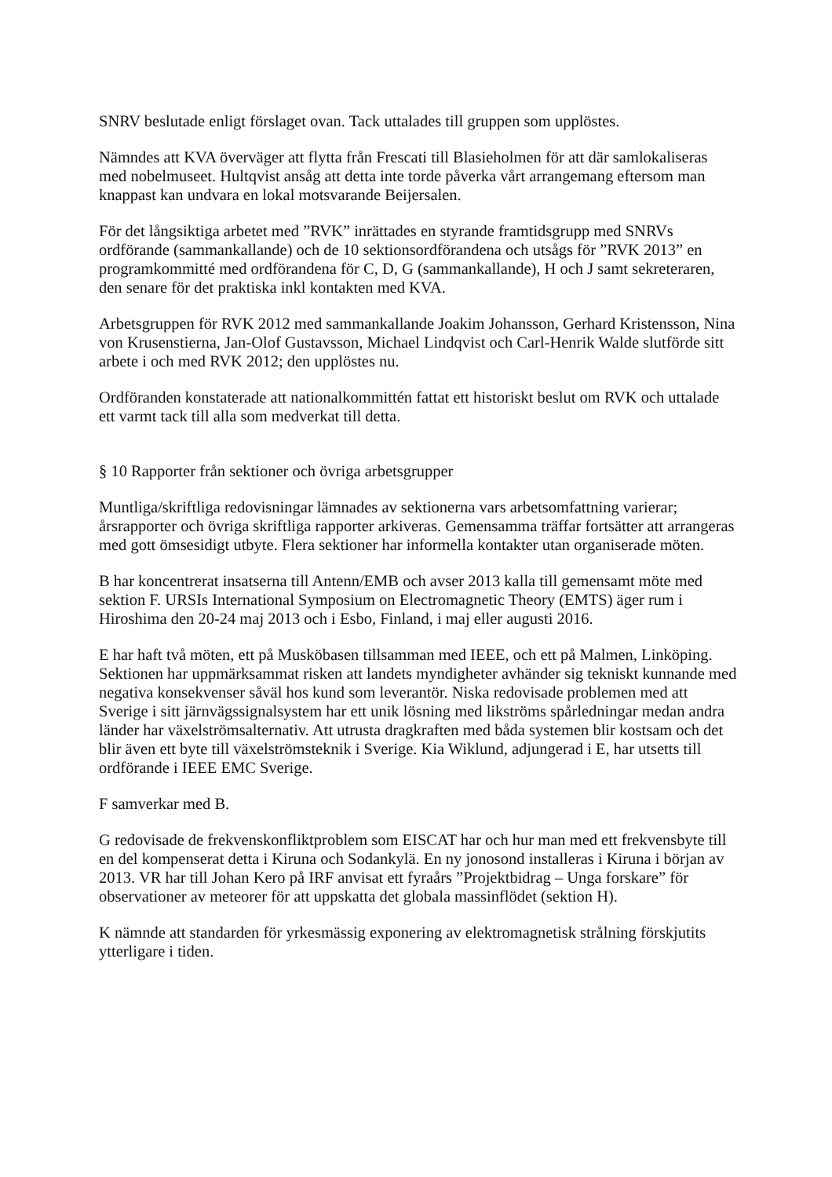SNRV beslutade enligt förslaget ovan. Tack uttalades till gruppen som upplöstes.
Nämndes att KVA överväger att flytta från Frescati till Blasieholmen för att där samlokaliseras med nobelmuseet. Hultqvist ansåg att detta inte torde påverka vårt arrangemang eftersom man knappast kan undvara en lokal motsvarande Beijersalen.
För det långsiktiga arbetet med ”RVK” inrättades en styrande framtidsgrupp med SNRVs ordförande (sammankallande) och de 10 sektionsordförandena och utsågs för ”RVK 2013” en programkommitté med ordförandena för C, D, G (sammankallande), H och J samt sekreteraren, den senare för det praktiska inkl kontakten med KVA.
Arbetsgruppen för RVK 2012 med sammankallande Joakim Johansson, Gerhard Kristensson, Nina von Krusenstierna, Jan-Olof Gustavsson, Michael Lindqvist och Carl-Henrik Walde slutförde sitt arbete i och med RVK 2012; den upplöstes nu.
Ordföranden konstaterade att nationalkommittén fattat ett historiskt beslut om RVK och uttalade ett varmt tack till alla som medverkat till detta.
§ 10 Rapporter från sektioner och övriga arbetsgrupper
Muntliga/skriftliga redovisningar lämnades av sektionerna vars arbetsomfattning varierar; årsrapporter och övriga skriftliga rapporter arkiveras. Gemensamma träffar fortsätter att arrangeras med gott ömsesidigt utbyte. Flera sektioner har informella kontakter utan organiserade möten.
B har koncentrerat insatserna till Antenn/EMB och avser 2013 kalla till gemensamt möte med sektion F. URSIs International Symposium on Electromagnetic Theory (EMTS) äger rum i Hiroshima den 20-24 maj 2013 och i Esbo, Finland, i maj eller augusti 2016.
E har haft två möten, ett på Musköbasen tillsamman med IEEE, och ett på Malmen, Linköping. Sektionen har uppmärksammat risken att landets myndigheter avhänder sig tekniskt kunnande med negativa konsekvenser såväl hos kund som leverantör. Niska redovisade problemen med att Sverige i sitt järnvägssignalsystem har ett unik lösning med likströms spårledningar medan andra länder har växelströmsalternativ. Att utrusta dragkraften med båda systemen blir kostsam och det blir även ett byte till växelströmsteknik i Sverige. Kia Wiklund, adjungerad i E, har utsetts till ordförande i IEEE EMC Sverige.
F samverkar med B.
G redovisade de frekvenskonfliktproblem som EISCAT har och hur man med ett frekvensbyte till en del kompenserat detta i Kiruna och Sodankylä. En ny jonosond installeras i Kiruna i början av 2013. VR har till Johan Kero på IRF anvisat ett fyraårs ”Projektbidrag – Unga forskare” för observationer av meteorer för att uppskatta det globala massinflödet (sektion H).
K nämnde att standarden för yrkesmässig exponering av elektromagnetisk strålning förskjutits ytterligare i tiden.